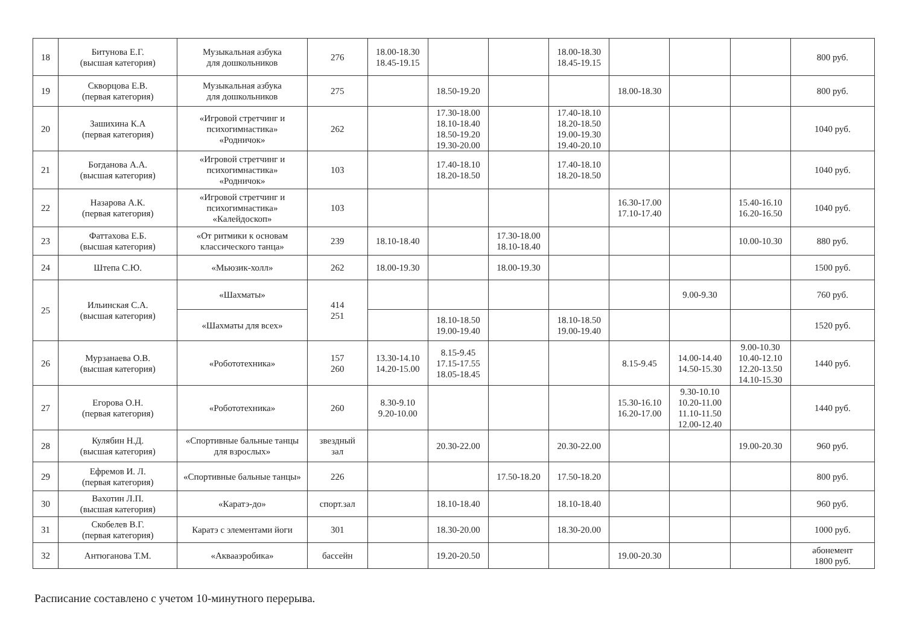| 18 | Битунова Е.Г. (высшая категория) | Музыкальная азбука для дошкольников | 276 | 18.00-18.30 18.45-19.15 | | | 18.00-18.30 18.45-19.15 | | | | 800 руб. |
| 19 | Скворцова Е.В. (первая категория) | Музыкальная азбука для дошкольников | 275 | | 18.50-19.20 | | | 18.00-18.30 | | | 800 руб. |
| 20 | Зашихина К.А (первая категория) | «Игровой стретчинг и психогимнастика» «Родничок» | 262 | | 17.30-18.00 18.10-18.40 18.50-19.20 19.30-20.00 | | 17.40-18.10 18.20-18.50 19.00-19.30 19.40-20.10 | | | | 1040 руб. |
| 21 | Богданова А.А. (высшая категория) | «Игровой стретчинг и психогимнастика» «Родничок» | 103 | | 17.40-18.10 18.20-18.50 | | 17.40-18.10 18.20-18.50 | | | | 1040 руб. |
| 22 | Назарова А.К. (первая категория) | «Игровой стретчинг и психогимнастика» «Калейдоскоп» | 103 | | | | | 16.30-17.00 17.10-17.40 | | 15.40-16.10 16.20-16.50 | 1040 руб. |
| 23 | Фаттахова Е.Б. (высшая категория) | «От ритмики к основам классического танца» | 239 | 18.10-18.40 | | 17.30-18.00 18.10-18.40 | | | | 10.00-10.30 | 880 руб. |
| 24 | Штепа С.Ю. | «Мьюзик-холл» | 262 | 18.00-19.30 | | 18.00-19.30 | | | | | 1500 руб. |
| 25 | Ильинская С.А. (высшая категория) | «Шахматы» | 414 251 | | | | | | 9.00-9.30 | | 760 руб. |
| | | «Шахматы для всех» | | | 18.10-18.50 19.00-19.40 | | 18.10-18.50 19.00-19.40 | | | | 1520 руб. |
| 26 | Мурзанаева О.В. (высшая категория) | «Робототехника» | 157 260 | 13.30-14.10 14.20-15.00 | 8.15-9.45 17.15-17.55 18.05-18.45 | | | 8.15-9.45 | 14.00-14.40 14.50-15.30 | 9.00-10.30 10.40-12.10 12.20-13.50 14.10-15.30 | 1440 руб. |
| 27 | Егорова О.Н. (первая категория) | «Робототехника» | 260 | 8.30-9.10 9.20-10.00 | | | | 15.30-16.10 16.20-17.00 | 9.30-10.10 10.20-11.00 11.10-11.50 12.00-12.40 | | 1440 руб. |
| 28 | Кулябин Н.Д. (высшая категория) | «Спортивные бальные танцы для взрослых» | звездный зал | | 20.30-22.00 | | 20.30-22.00 | | | 19.00-20.30 | 960 руб. |
| 29 | Ефремов И. Л. (первая категория) | «Спортивные бальные танцы» | 226 | | | 17.50-18.20 | 17.50-18.20 | | | | 800 руб. |
| 30 | Вахотин Л.П. (высшая категория) | «Каратэ-до» | спорт.зал | | 18.10-18.40 | | 18.10-18.40 | | | | 960 руб. |
| 31 | Скобелев В.Г. (первая категория) | Каратэ с элементами йоги | 301 | | 18.30-20.00 | | 18.30-20.00 | | | | 1000 руб. |
| 32 | Антюганова Т.М. | «Аквааэробика» | бассейн | | 19.20-20.50 | | | 19.00-20.30 | | | абонемент 1800 руб. |
Расписание составлено с учетом 10-минутного перерыва.